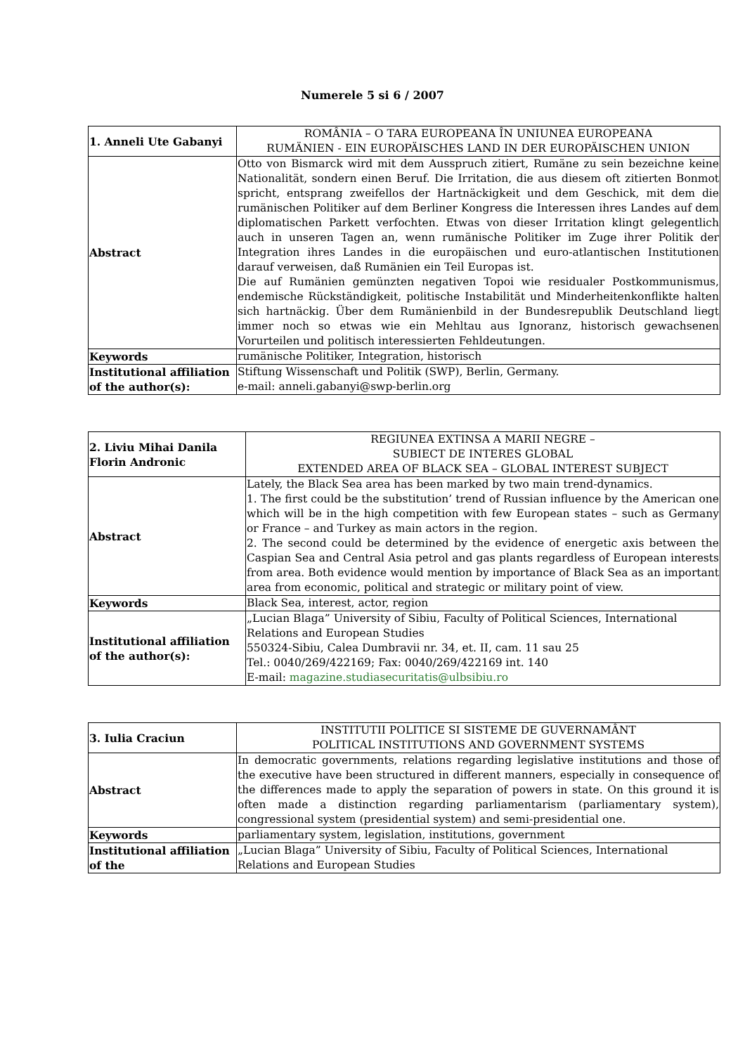Numerele 5 si 6 / 2007
| 1. Anneli Ute Gabanyi | ROMÂNIA – O TARA EUROPEANA ÎN UNIUNEA EUROPEANA RUMÄNIEN - EIN EUROPÄISCHES LAND IN DER EUROPÄISCHEN UNION |
| Abstract | Otto von Bismarck wird mit dem Ausspruch zitiert, Rumäne zu sein bezeichne keine Nationalität, sondern einen Beruf. Die Irritation, die aus diesem oft zitierten Bonmot spricht, entsprang zweifellos der Hartnäckigkeit und dem Geschick, mit dem die rumänischen Politiker auf dem Berliner Kongress die Interessen ihres Landes auf dem diplomatischen Parkett verfochten. Etwas von dieser Irritation klingt gelegentlich auch in unseren Tagen an, wenn rumänische Politiker im Zuge ihrer Politik der Integration ihres Landes in die europäischen und euro-atlantischen Institutionen darauf verweisen, daß Rumänien ein Teil Europas ist. Die auf Rumänien gemünzten negativen Topoi wie residualer Postkommunismus, endemische Rückständigkeit, politische Instabilität und Minderheitenkonflikte halten sich hartnäckig. Über dem Rumänienbild in der Bundesrepublik Deutschland liegt immer noch so etwas wie ein Mehltau aus Ignoranz, historisch gewachsenen Vorurteilen und politisch interessierten Fehldeutungen. |
| Keywords | rumänische Politiker, Integration, historisch |
| Institutional affiliation of the author(s): | Stiftung Wissenschaft und Politik (SWP), Berlin, Germany. e-mail: anneli.gabanyi@swp-berlin.org |
| 2. Liviu Mihai Danila Florin Andronic | REGIUNEA EXTINSA A MARII NEGRE – SUBIECT DE INTERES GLOBAL EXTENDED AREA OF BLACK SEA – GLOBAL INTEREST SUBJECT |
| Abstract | Lately, the Black Sea area has been marked by two main trend-dynamics. 1. The first could be the substitution’ trend of Russian influence by the American one which will be in the high competition with few European states – such as Germany or France – and Turkey as main actors in the region. 2. The second could be determined by the evidence of energetic axis between the Caspian Sea and Central Asia petrol and gas plants regardless of European interests from area. Both evidence would mention by importance of Black Sea as an important area from economic, political and strategic or military point of view. |
| Keywords | Black Sea, interest, actor, region |
| Institutional affiliation of the author(s): | „Lucian Blaga” University of Sibiu, Faculty of Political Sciences, International Relations and European Studies 550324-Sibiu, Calea Dumbravii nr. 34, et. II, cam. 11 sau 25 Tel.: 0040/269/422169; Fax: 0040/269/422169 int. 140 E-mail: magazine.studiasecuritatis@ulbsibiu.ro |
| 3. Iulia Craciun | INSTITUTII POLITICE SI SISTEME DE GUVERNAMÂNT POLITICAL INSTITUTIONS AND GOVERNMENT SYSTEMS |
| Abstract | In democratic governments, relations regarding legislative institutions and those of the executive have been structured in different manners, especially in consequence of the differences made to apply the separation of powers in state. On this ground it is often made a distinction regarding parliamentarism (parliamentary system), congressional system (presidential system) and semi-presidential one. |
| Keywords | parliamentary system, legislation, institutions, government |
| Institutional affiliation of the | „Lucian Blaga” University of Sibiu, Faculty of Political Sciences, International Relations and European Studies |